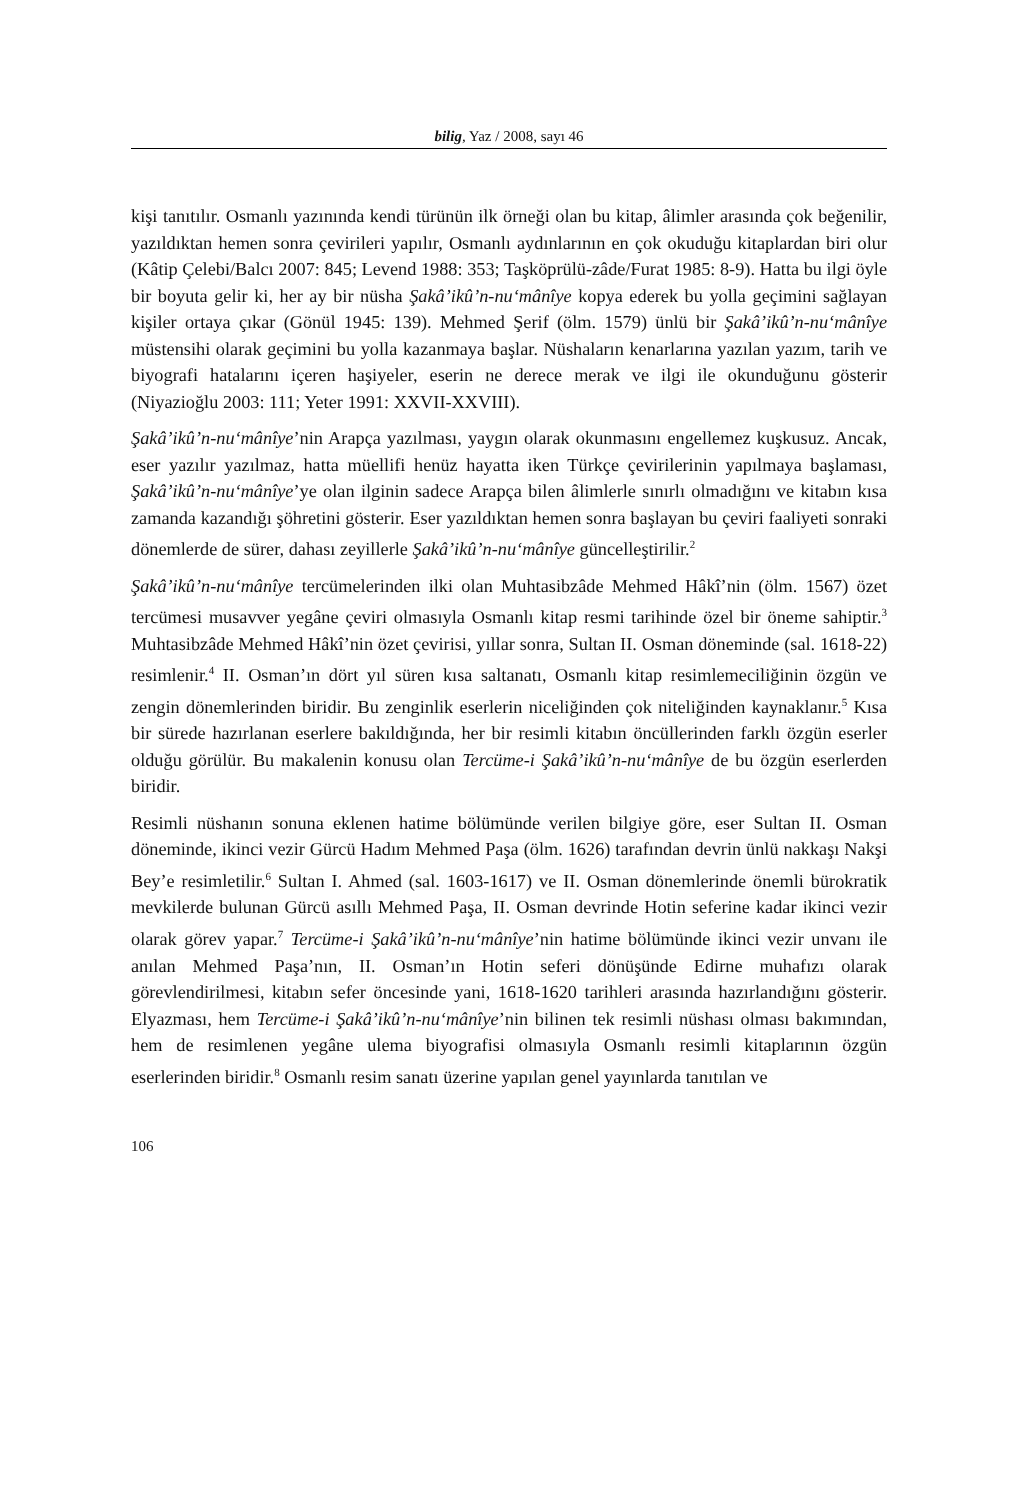bilig, Yaz / 2008, sayı 46
kişi tanıtılır. Osmanlı yazınında kendi türünün ilk örneği olan bu kitap, âlimler arasında çok beğenilir, yazıldıktan hemen sonra çevirileri yapılır, Osmanlı aydınlarının en çok okuduğu kitaplardan biri olur (Kâtip Çelebi/Balcı 2007: 845; Levend 1988: 353; Taşköprülü-zâde/Furat 1985: 8-9). Hatta bu ilgi öyle bir boyuta gelir ki, her ay bir nüsha Şakâ’ikû’n-nu‘mânîye kopya ederek bu yolla geçimini sağlayan kişiler ortaya çıkar (Gönül 1945: 139). Mehmed Şerif (ölm. 1579) ünlü bir Şakâ’ikû’n-nu‘mânîye müstensihi olarak geçimini bu yolla kazanmaya başlar. Nüshaların kenarlarına yazılan yazım, tarih ve biyografi hatalarını içeren haşiyeler, eserin ne derece merak ve ilgi ile okunduğunu gösterir (Niyazioğlu 2003: 111; Yeter 1991: XXVII-XXVIII).
Şakâ’ikû’n-nu‘mânîye’nin Arapça yazılması, yaygın olarak okunmasını engellemez kuşkusuz. Ancak, eser yazılır yazılmaz, hatta müellifi henüz hayatta iken Türkçe çevirilerinin yapılmaya başlaması, Şakâ’ikû’n-nu‘mânîye’ye olan ilginin sadece Arapça bilen âlimlerle sınırlı olmadığını ve kitabın kısa zamanda kazandığı şöhretini gösterir. Eser yazıldıktan hemen sonra başlayan bu çeviri faaliyeti sonraki dönemlerde de sürer, dahası zeyillerle Şakâ’ikû’n-nu‘mânîye güncelleştirilir.<sup>2</sup>
Şakâ’ikû’n-nu‘mânîye tercümelerinden ilki olan Muhtasibzâde Mehmed Hâkî’nin (ölm. 1567) özet tercümesi musavver yegâne çeviri olmasıyla Osmanlı kitap resmi tarihinde özel bir öneme sahiptir.<sup>3</sup> Muhtasibzâde Mehmed Hâkî’nin özet çevirisi, yıllar sonra, Sultan II. Osman döneminde (sal. 1618-22) resimlenir.<sup>4</sup> II. Osman’ın dört yıl süren kısa saltanatı, Osmanlı kitap resimlemeciliğinin özgün ve zengin dönemlerinden biridir. Bu zenginlik eserlerin niceliğinden çok niteliğinden kaynaklanır.<sup>5</sup> Kısa bir sürede hazırlanan eserlere bakıldığında, her bir resimli kitabın öncüllerinden farklı özgün eserler olduğu görülür. Bu makalenin konusu olan Tercüme-i Şakâ’ikû’n-nu‘mânîye de bu özgün eserlerden biridir.
Resimli nüshanın sonuna eklenen hatime bölümünde verilen bilgiye göre, eser Sultan II. Osman döneminde, ikinci vezir Gürcü Hadım Mehmed Paşa (ölm. 1626) tarafından devrin ünlü nakkaşı Nakşi Bey’e resimletilir.<sup>6</sup> Sultan I. Ahmed (sal. 1603-1617) ve II. Osman dönemlerinde önemli bürokratik mevkilerde bulunan Gürcü asıllı Mehmed Paşa, II. Osman devrinde Hotin seferine kadar ikinci vezir olarak görev yapar.<sup>7</sup> Tercüme-i Şakâ’ikû’n-nu‘mânîye’nin hatime bölümünde ikinci vezir unvanı ile anılan Mehmed Paşa’nın, II. Osman’ın Hotin seferi dönüşünde Edirne muhafızı olarak görevlendirilmesi, kitabın sefer öncesinde yani, 1618-1620 tarihleri arasında hazırlandığını gösterir. Elyazması, hem Tercüme-i Şakâ’ikû’n-nu‘mânîye’nin bilinen tek resimli nüshası olması bakımından, hem de resimlenen yegâne ulema biyografisi olmasıyla Osmanlı resimli kitaplarının özgün eserlerinden biridir.<sup>8</sup> Osmanlı resim sanatı üzerine yapılan genel yayınlarda tanıtılan ve
106